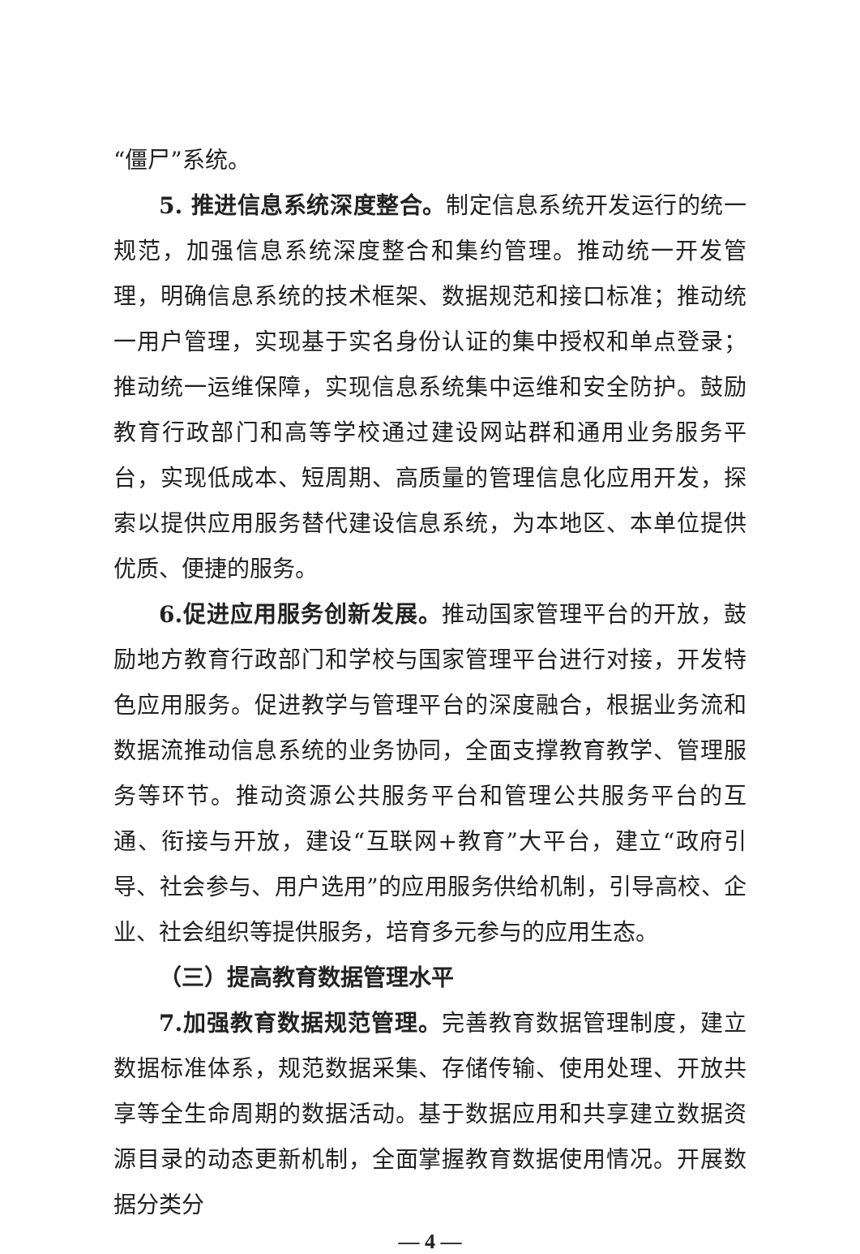“僵尸”系统。
5. 推进信息系统深度整合。制定信息系统开发运行的统一规范，加强信息系统深度整合和集约管理。推动统一开发管理，明确信息系统的技术框架、数据规范和接口标准；推动统一用户管理，实现基于实名身份认证的集中授权和单点登录；推动统一运维保障，实现信息系统集中运维和安全防护。鼓励教育行政部门和高等学校通过建设网站群和通用业务服务平台，实现低成本、短周期、高质量的管理信息化应用开发，探索以提供应用服务替代建设信息系统，为本地区、本单位提供优质、便捷的服务。
6.促进应用服务创新发展。推动国家管理平台的开放，鼓励地方教育行政部门和学校与国家管理平台进行对接，开发特色应用服务。促进教学与管理平台的深度融合，根据业务流和数据流推动信息系统的业务协同，全面支撑教育教学、管理服务等环节。推动资源公共服务平台和管理公共服务平台的互通、衔接与开放，建设“互联网+教育”大平台，建立“政府引导、社会参与、用户选用”的应用服务供给机制，引导高校、企业、社会组织等提供服务，培育多元参与的应用生态。
（三）提高教育数据管理水平
7.加强教育数据规范管理。完善教育数据管理制度，建立数据标准体系，规范数据采集、存储传输、使用处理、开放共享等全生命周期的数据活动。基于数据应用和共享建立数据资源目录的动态更新机制，全面掌握教育数据使用情况。开展数据分类分
— 4 —